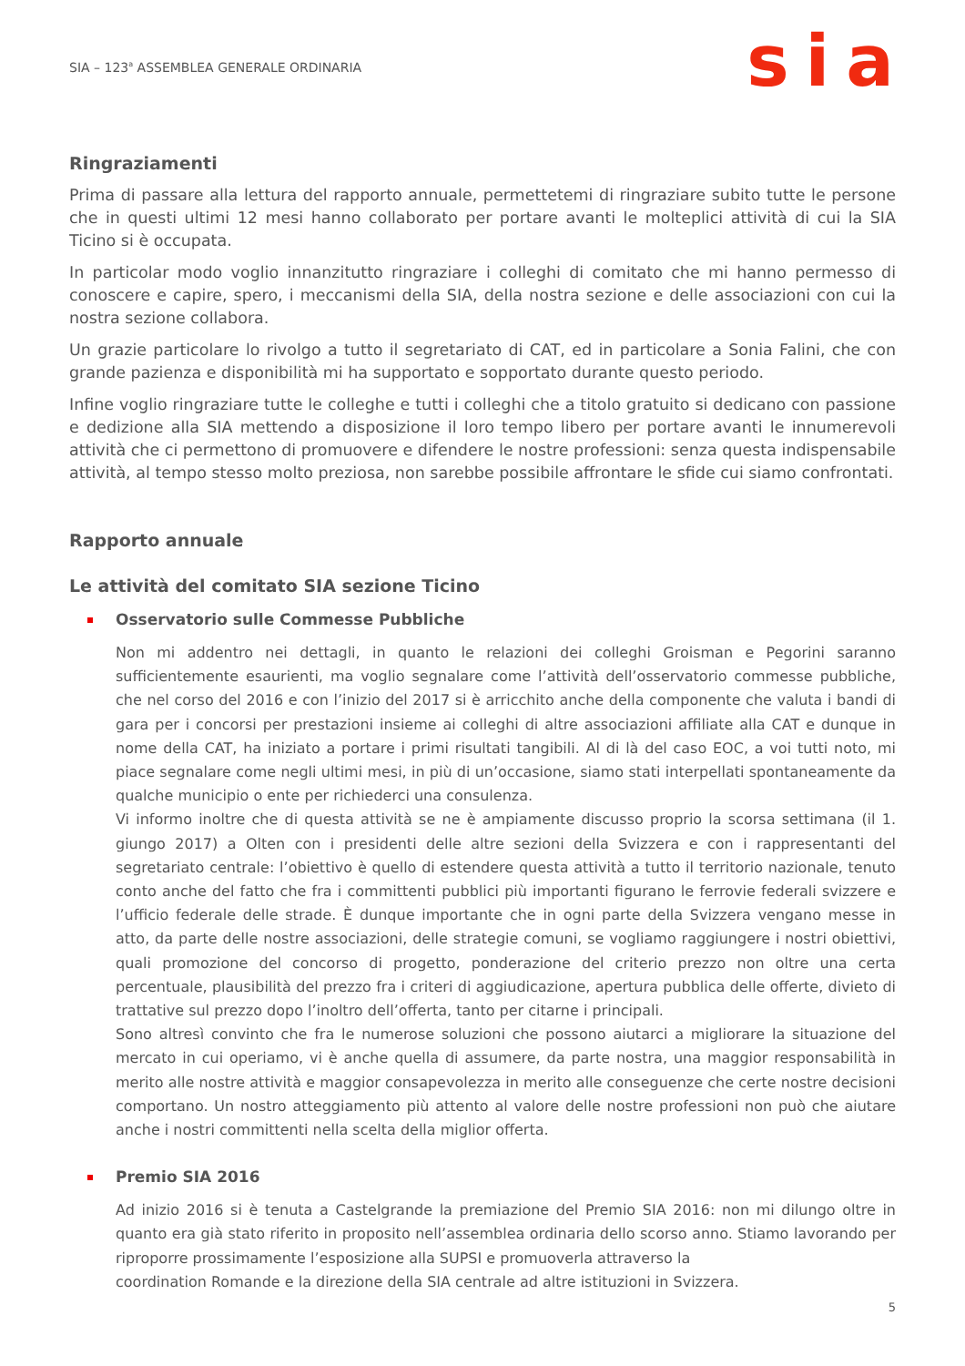SIA – 123<sup>a</sup> ASSEMBLEA GENERALE ORDINARIA
sia
Ringraziamenti
Prima di passare alla lettura del rapporto annuale, permettetemi di ringraziare subito tutte le persone che in questi ultimi 12 mesi hanno collaborato per portare avanti le molteplici attività di cui la SIA Ticino si è occupata.
In particolar modo voglio innanzitutto ringraziare i colleghi di comitato che mi hanno permesso di conoscere e capire, spero, i meccanismi della SIA, della nostra sezione e delle associazioni con cui la nostra sezione collabora.
Un grazie particolare lo rivolgo a tutto il segretariato di CAT, ed in particolare a Sonia Falini, che con grande pazienza e disponibilità mi ha supportato e sopportato durante questo periodo.
Infine voglio ringraziare tutte le colleghe e tutti i colleghi che a titolo gratuito si dedicano con passione e dedizione alla SIA mettendo a disposizione il loro tempo libero per portare avanti le innumerevoli attività che ci permettono di promuovere e difendere le nostre professioni: senza questa indispensabile attività, al tempo stesso molto preziosa, non sarebbe possibile affrontare le sfide cui siamo confrontati.
Rapporto annuale
Le attività del comitato SIA sezione Ticino
Osservatorio sulle Commesse Pubbliche
Non mi addentro nei dettagli, in quanto le relazioni dei colleghi Groisman e Pegorini saranno sufficientemente esaurienti, ma voglio segnalare come l’attività dell’osservatorio commesse pubbliche, che nel corso del 2016 e con l’inizio del 2017 si è arricchito anche della componente che valuta i bandi di gara per i concorsi per prestazioni insieme ai colleghi di altre associazioni affiliate alla CAT e dunque in nome della CAT, ha iniziato a portare i primi risultati tangibili. Al di là del caso EOC, a voi tutti noto, mi piace segnalare come negli ultimi mesi, in più di un’occasione, siamo stati interpellati spontaneamente da qualche municipio o ente per richiederci una consulenza.
Vi informo inoltre che di questa attività se ne è ampiamente discusso proprio la scorsa settimana (il 1. giungo 2017) a Olten con i presidenti delle altre sezioni della Svizzera e con i rappresentanti del segretariato centrale: l’obiettivo è quello di estendere questa attività a tutto il territorio nazionale, tenuto conto anche del fatto che fra i committenti pubblici più importanti figurano le ferrovie federali svizzere e l’ufficio federale delle strade. È dunque importante che in ogni parte della Svizzera vengano messe in atto, da parte delle nostre associazioni, delle strategie comuni, se vogliamo raggiungere i nostri obiettivi, quali promozione del concorso di progetto, ponderazione del criterio prezzo non oltre una certa percentuale, plausibilità del prezzo fra i criteri di aggiudicazione, apertura pubblica delle offerte, divieto di trattative sul prezzo dopo l’inoltro dell’offerta, tanto per citarne i principali.
Sono altresì convinto che fra le numerose soluzioni che possono aiutarci a migliorare la situazione del mercato in cui operiamo, vi è anche quella di assumere, da parte nostra, una maggior responsabilità in merito alle nostre attività e maggior consapevolezza in merito alle conseguenze che certe nostre decisioni comportano. Un nostro atteggiamento più attento al valore delle nostre professioni non può che aiutare anche i nostri committenti nella scelta della miglior offerta.
Premio SIA 2016
Ad inizio 2016 si è tenuta a Castelgrande la premiazione del Premio SIA 2016: non mi dilungo oltre in quanto era già stato riferito in proposito nell’assemblea ordinaria dello scorso anno. Stiamo lavorando per riproporre prossimamente l’esposizione alla SUPSI e promuoverla attraverso la
coordination Romande e la direzione della SIA centrale ad altre istituzioni in Svizzera.
5